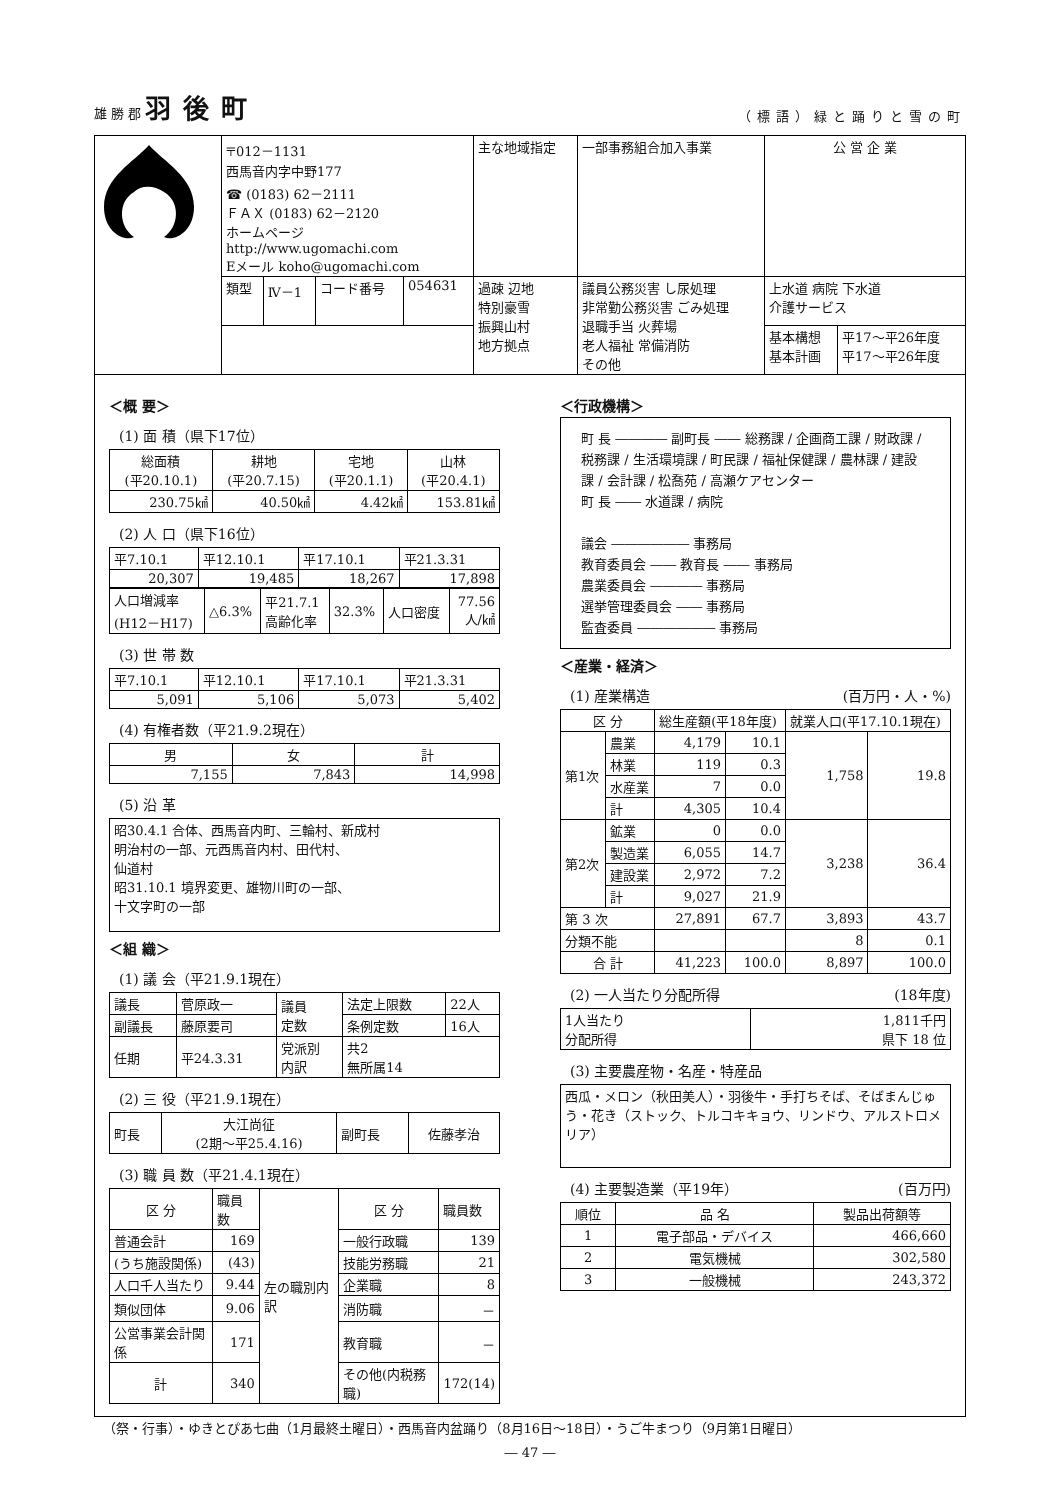雄 勝 郡 羽後町
（標語）緑と踊りと雪の町
| | 〒012－1131 西馬音内字中野177 ☎ (0183) 62－2111 ＦＡＸ (0183) 62－2120 ホームページ http://www.ugomachi.com Eメール koho@ugomachi.com | | | | 主な地域指定 | 一部事務組合加入事業 | 公 営 企 業 | |
| | 類型 | Ⅳ－1 | コード番号 | 054631 | 過疎 辺地 特別豪雪 振興山村 地方拠点 | 議員公務災害 し尿処理 非常勤公務災害 ごみ処理 退職手当 火葬場 老人福祉 常備消防 その他 | 上水道 病院 下水道 介護サービス | |
| | | | | | | | 基本構想 基本計画 | 平17～平26年度 平17～平26年度 |
＜概 要＞
(1) 面 積（県下17位）
| 総面積 (平20.10.1) | 耕地 (平20.7.15) | 宅地 (平20.1.1) | 山林 (平20.4.1) |
| 230.75㎢ | 40.50㎢ | 4.42㎢ | 153.81㎢ |
(2) 人 口（県下16位）
| 平7.10.1 | 平12.10.1 | 平17.10.1 | 平21.3.31 |
| 20,307 | 19,485 | 18,267 | 17,898 |
| 人口増減率 (H12－H17) | △6.3% | 平21.7.1 高齢化率 | 32.3% | 人口密度 | 77.56 人/㎢ |
(3) 世 帯 数
| 平7.10.1 | 平12.10.1 | 平17.10.1 | 平21.3.31 |
| 5,091 | 5,106 | 5,073 | 5,402 |
(4) 有権者数（平21.9.2現在）
| 男 | 女 | 計 |
| 7,155 | 7,843 | 14,998 |
(5) 沿 革
| 昭30.4.1 合体、西馬音内町、三輪村、新成村 明治村の一部、元西馬音内村、田代村、 仙道村 昭31.10.1 境界変更、雄物川町の一部、 十文字町の一部 |
＜組 織＞
(1) 議 会（平21.9.1現在）
| 議長 | 菅原政一 | 議員 定数 | 法定上限数 | 22人 |
| 副議長 | 藤原要司 | | 条例定数 | 16人 |
| 任期 | 平24.3.31 | 党派別 内訳 | 共2 無所属14 | |
(2) 三 役（平21.9.1現在）
| 町長 | 大江尚征 (2期～平25.4.16) | 副町長 | 佐藤孝治 |
(3) 職 員 数（平21.4.1現在）
| 区 分 | 職員数 | 左の職別内訳 | 区 分 | 職員数 |
| 普通会計 | 169 | | 一般行政職 | 139 |
| (うち施設関係) | (43) | | 技能労務職 | 21 |
| 人口千人当たり | 9.44 | | 企業職 | 8 |
| 類似団体 | 9.06 | | 消防職 | － |
| 公営事業会計関係 | 171 | | 教育職 | － |
| 計 | 340 | | その他(内税務職) | 172(14) |
＜行政機構＞
町 長 ―――― 副町長 ―― 総務課 / 企画商工課 / 財政課 / 税務課 / 生活環境課 / 町民課 / 福祉保健課 / 農林課 / 建設課 / 会計課 / 松喬苑 / 高瀬ケアセンター
町 長 ―― 水道課 / 病院
議会 ―――――― 事務局
教育委員会 ―― 教育長 ―― 事務局
農業委員会 ―――― 事務局
選挙管理委員会 ―― 事務局
監査委員 ―――――― 事務局
＜産業・経済＞
(1) 産業構造 (百万円・人・%)
| 区 分 | | 総生産額(平18年度) | | 就業人口(平17.10.1現在) | |
| 第1次 | 農業 | 4,179 | 10.1 | 1,758 | 19.8 |
| | 林業 | 119 | 0.3 | | |
| | 水産業 | 7 | 0.0 | | |
| | 計 | 4,305 | 10.4 | | |
| 第2次 | 鉱業 | 0 | 0.0 | 3,238 | 36.4 |
| | 製造業 | 6,055 | 14.7 | | |
| | 建設業 | 2,972 | 7.2 | | |
| | 計 | 9,027 | 21.9 | | |
| 第 3 次 | | 27,891 | 67.7 | 3,893 | 43.7 |
| 分類不能 | | | | 8 | 0.1 |
| 合 計 | | 41,223 | 100.0 | 8,897 | 100.0 |
(2) 一人当たり分配所得 (18年度)
| 1人当たり 分配所得 | 1,811千円 県下 18 位 |
(3) 主要農産物・名産・特産品
| 西瓜・メロン（秋田美人）・羽後牛・手打ちそば、そばまんじゅう・花き（ストック、トルコキキョウ、リンドウ、アルストロメリア） |
(4) 主要製造業（平19年） (百万円)
| 順位 | 品 名 | 製品出荷額等 |
| 1 | 電子部品・デバイス | 466,660 |
| 2 | 電気機械 | 302,580 |
| 3 | 一般機械 | 243,372 |
（祭・行事）・ゆきとぴあ七曲（1月最終土曜日）・西馬音内盆踊り（8月16日～18日）・うご牛まつり（9月第1日曜日）
― 47 ―